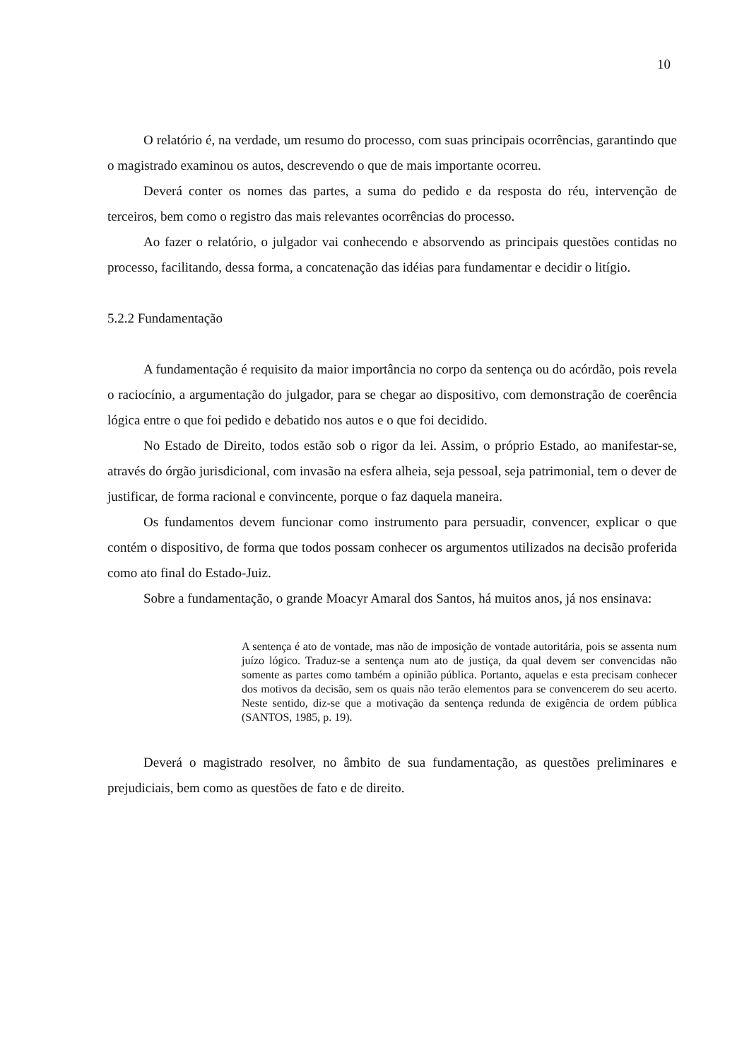10
O relatório é, na verdade, um resumo do processo, com suas principais ocorrências, garantindo que o magistrado examinou os autos, descrevendo o que de mais importante ocorreu.
Deverá conter os nomes das partes, a suma do pedido e da resposta do réu, intervenção de terceiros, bem como o registro das mais relevantes ocorrências do processo.
Ao fazer o relatório, o julgador vai conhecendo e absorvendo as principais questões contidas no processo, facilitando, dessa forma, a concatenação das idéias para fundamentar e decidir o litígio.
5.2.2 Fundamentação
A fundamentação é requisito da maior importância no corpo da sentença ou do acórdão, pois revela o raciocínio, a argumentação do julgador, para se chegar ao dispositivo, com demonstração de coerência lógica entre o que foi pedido e debatido nos autos e o que foi decidido.
No Estado de Direito, todos estão sob o rigor da lei. Assim, o próprio Estado, ao manifestar-se, através do órgão jurisdicional, com invasão na esfera alheia, seja pessoal, seja patrimonial, tem o dever de justificar, de forma racional e convincente, porque o faz daquela maneira.
Os fundamentos devem funcionar como instrumento para persuadir, convencer, explicar o que contém o dispositivo, de forma que todos possam conhecer os argumentos utilizados na decisão proferida como ato final do Estado-Juiz.
Sobre a fundamentação, o grande Moacyr Amaral dos Santos, há muitos anos, já nos ensinava:
A sentença é ato de vontade, mas não de imposição de vontade autoritária, pois se assenta num juízo lógico. Traduz-se a sentença num ato de justiça, da qual devem ser convencidas não somente as partes como também a opinião pública. Portanto, aquelas e esta precisam conhecer dos motivos da decisão, sem os quais não terão elementos para se convencerem do seu acerto. Neste sentido, diz-se que a motivação da sentença redunda de exigência de ordem pública (SANTOS, 1985, p. 19).
Deverá o magistrado resolver, no âmbito de sua fundamentação, as questões preliminares e prejudiciais, bem como as questões de fato e de direito.